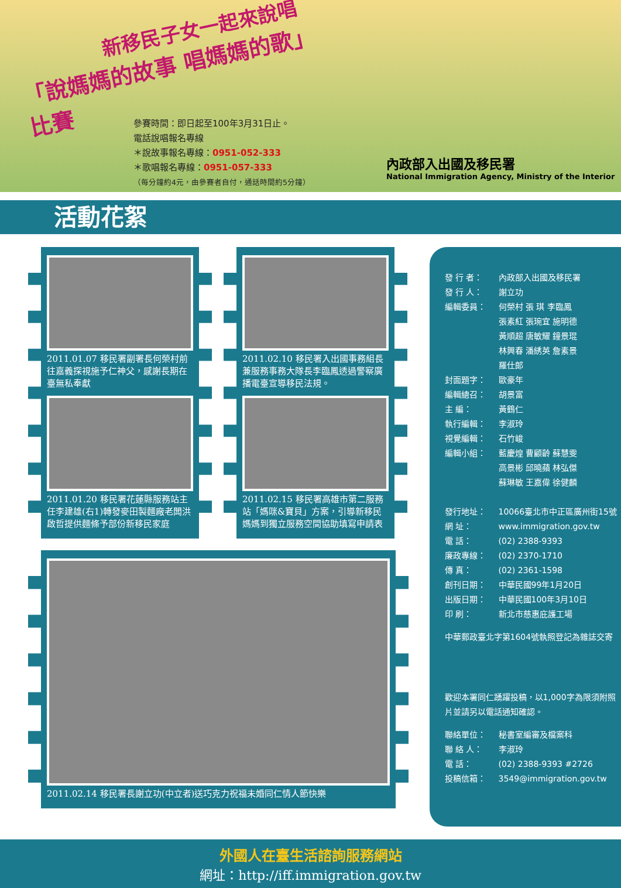新移民子女一起來說唱
「說媽媽的故事 唱媽媽的歌」比賽
參賽時間：即日起至100年3月31日止。
電話說唱報名專線
＊說故事報名專線：0951-052-333
＊歌唱報名專線：0951-057-333
（每分鐘約4元，由參賽者自付，通話時間約5分鐘）
內政部入出國及移民署
National Immigration Agency, Ministry of the Interior
活動花絮
2011.01.07 移民署副署長何榮村前往嘉義探視施予仁神父，感謝長期在臺無私奉獻
2011.01.20 移民署花蓮縣服務站主任李建雄(右1)轉發麥田製麵廠老闆洪啟哲提供麵條予部份新移民家庭
2011.02.10 移民署入出國事務組長兼服務事務大隊長李臨鳳透過警察廣播電臺宣導移民法規。
2011.02.15 移民署高雄市第二服務站「媽咪&寶貝」方案，引導新移民媽媽到獨立服務空間協助填寫申請表
2011.02.14 移民署長謝立功(中立者)送巧克力祝福未婚同仁情人節快樂
發 行 者： 內政部入出國及移民署
發 行 人： 謝立功
編輯委員： 何榮村 張 琪 李臨鳳
張素紅 張琬宜 施明德
黃順超 唐敏耀 鐘景琨
林興春 潘綉英 詹素景
羅仕郎
封面題字： 歐豪年
編輯總召： 胡景富
主 編： 黃鶴仁
執行編輯： 李淑玲
視覺編輯： 石竹峻
編輯小組： 藍慶煌 曹顧齡 蘇慧雯
高景彬 邱曉蘋 林弘傑
蘇琳敏 王嘉偉 徐健麟
發行地址： 10066臺北市中正區廣州街15號
網 址： www.immigration.gov.tw
電 話： (02) 2388-9393
廉政專線： (02) 2370-1710
傳 真： (02) 2361-1598
創刊日期： 中華民國99年1月20日
出版日期： 中華民國100年3月10日
印 刷： 新北市慈惠庇護工場
中華郵政臺北字第1604號執照登記為雜誌交寄
歡迎本署同仁踴躍投稿，以1,000字為限須附照片並請另以電話通知確認。
聯絡單位： 秘書室編審及檔案科
聯 絡 人： 李淑玲
電 話： (02) 2388-9393 #2726
投稿信箱： 3549@immigration.gov.tw
外國人在臺生活諮詢服務網站
網址：http://iff.immigration.gov.tw